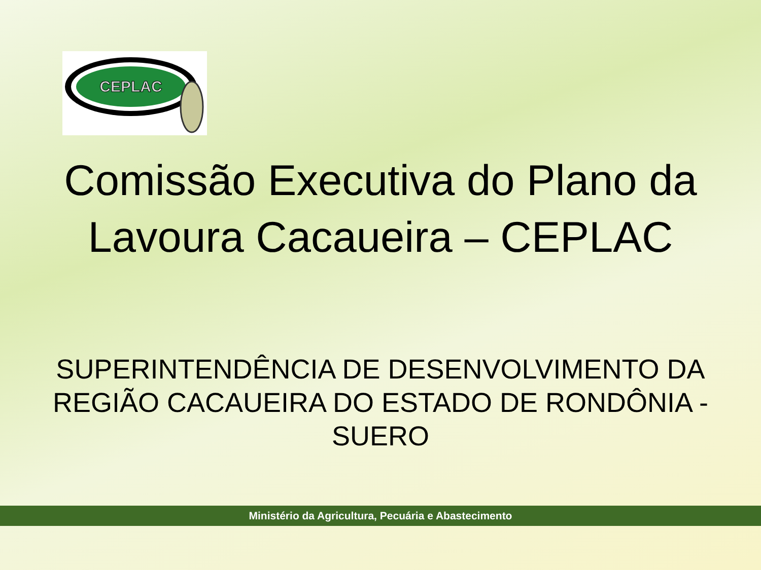CEPLAC
Comissão Executiva do Plano da Lavoura Cacaueira – CEPLAC
SUPERINTENDÊNCIA DE DESENVOLVIMENTO DA REGIÃO CACAUEIRA DO ESTADO DE RONDÔNIA - SUERO
Ministério da Agricultura, Pecuária e Abastecimento